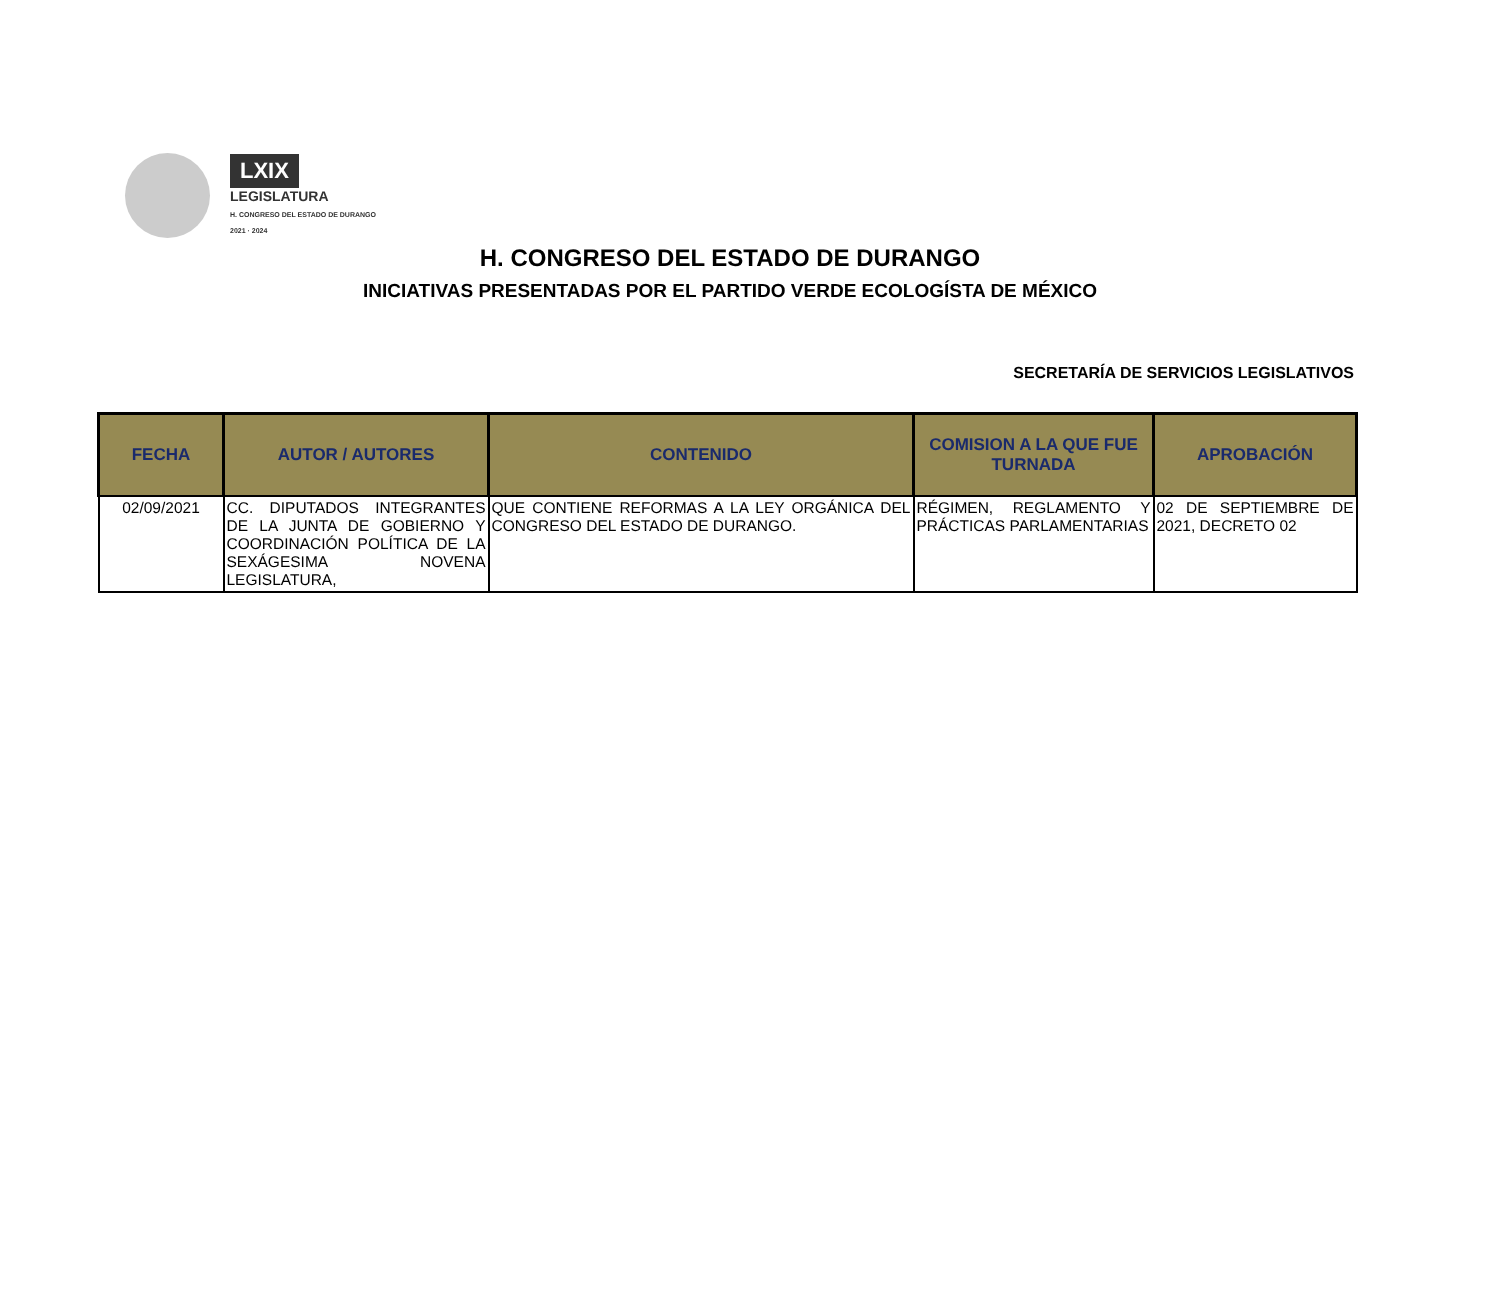LXIX
LEGISLATURA
H. CONGRESO DEL ESTADO DE DURANGO
2021 · 2024
H. CONGRESO DEL ESTADO DE DURANGO
INICIATIVAS PRESENTADAS POR EL PARTIDO VERDE ECOLOGÍSTA DE MÉXICO
SECRETARÍA DE SERVICIOS LEGISLATIVOS
| FECHA | AUTOR / AUTORES | CONTENIDO | COMISION A LA QUE FUE TURNADA | APROBACIÓN |
| --- | --- | --- | --- | --- |
| 02/09/2021 | CC. DIPUTADOS INTEGRANTES DE LA JUNTA DE GOBIERNO Y COORDINACIÓN POLÍTICA DE LA SEXÁGESIMA NOVENA LEGISLATURA, | QUE CONTIENE REFORMAS A LA LEY ORGÁNICA DEL CONGRESO DEL ESTADO DE DURANGO. | RÉGIMEN, REGLAMENTO Y PRÁCTICAS PARLAMENTARIAS | 02 DE SEPTIEMBRE DE 2021, DECRETO 02 |